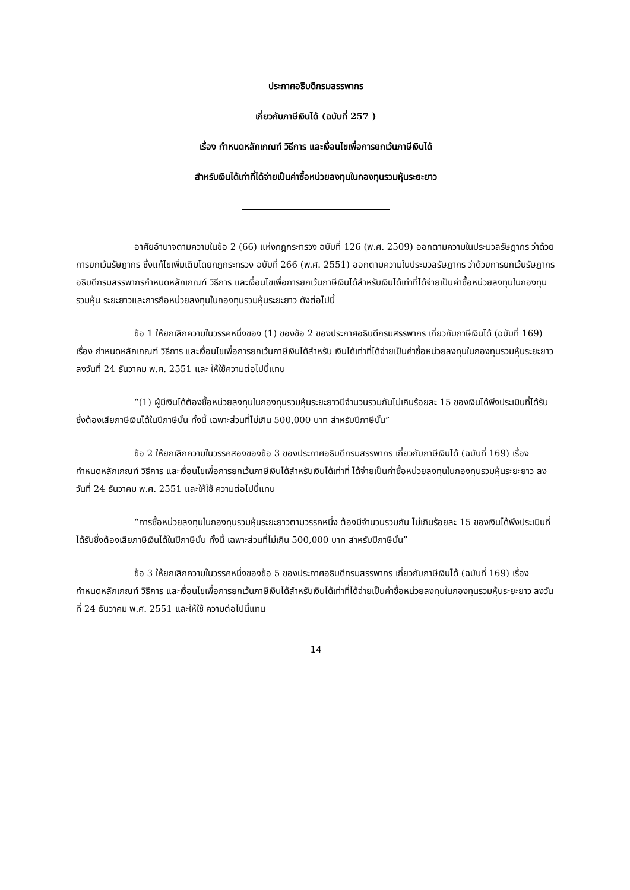ประกาศอธิบดีกรมสรรพากร
เกี่ยวกับภาษีเงินได้ (ฉบับที่ 257 )
เรื่อง กำหนดหลักเกณฑ์ วิธีการ และเงื่อนไขเพื่อการยกเว้นภาษีเงินได้
สำหรับเงินได้เท่าที่ได้จ่ายเป็นค่าซื้อหน่วยลงทุนในกองทุนรวมหุ้นระยะยาว
อาศัยอำนาจตามความในข้อ 2 (66) แห่งกฎกระทรวง ฉบับที่ 126 (พ.ศ. 2509) ออกตามความในประมวลรัษฎากร ว่าด้วยการยกเว้นรัษฎากร ซึ่งแก้ไขเพิ่มเติมโดยกฎกระทรวง ฉบับที่ 266 (พ.ศ. 2551) ออกตามความในประมวลรัษฎากร ว่าด้วยการยกเว้นรัษฎากร อธิบดีกรมสรรพากรกำหนดหลักเกณฑ์ วิธีการ และเงื่อนไขเพื่อการยกเว้นภาษีเงินได้สำหรับเงินได้เท่าที่ได้จ่ายเป็นค่าซื้อหน่วยลงทุนในกองทุนรวมหุ้น ระยะยาวและการถือหน่วยลงทุนในกองทุนรวมหุ้นระยะยาว ดังต่อไปนี้
ข้อ 1 ให้ยกเลิกความในวรรคหนึ่งของ (1) ของข้อ 2 ของประกาศอธิบดีกรมสรรพากร เกี่ยวกับภาษีเงินได้ (ฉบับที่ 169) เรื่อง กำหนดหลักเกณฑ์ วิธีการ และเงื่อนไขเพื่อการยกเว้นภาษีเงินได้สำหรับ เงินได้เท่าที่ได้จ่ายเป็นค่าซื้อหน่วยลงทุนในกองทุนรวมหุ้นระยะยาว ลงวันที่ 24 ธันวาคม พ.ศ. 2551 และ ให้ใช้ความต่อไปนี้แทน
“(1) ผู้มีเงินได้ต้องซื้อหน่วยลงทุนในกองทุนรวมหุ้นระยะยาวมีจำนวนรวมกันไม่เกินร้อยละ 15 ของเงินได้พึงประเมินที่ได้รับซึ่งต้องเสียภาษีเงินได้ในปีภาษีนั้น ทั้งนี้ เฉพาะส่วนที่ไม่เกิน 500,000 บาท สำหรับปีภาษีนั้น”
ข้อ 2 ให้ยกเลิกความในวรรคสองของข้อ 3 ของประกาศอธิบดีกรมสรรพากร เกี่ยวกับภาษีเงินได้ (ฉบับที่ 169) เรื่อง กำหนดหลักเกณฑ์ วิธีการ และเงื่อนไขเพื่อการยกเว้นภาษีเงินได้สำหรับเงินได้เท่าที่ ได้จ่ายเป็นค่าซื้อหน่วยลงทุนในกองทุนรวมหุ้นระยะยาว ลงวันที่ 24 ธันวาคม พ.ศ. 2551 และให้ใช้ ความต่อไปนี้แทน
“การซื้อหน่วยลงทุนในกองทุนรวมหุ้นระยะยาวตามวรรคหนึ่ง ต้องมีจำนวนรวมกัน ไม่เกินร้อยละ 15 ของเงินได้พึงประเมินที่ได้รับซึ่งต้องเสียภาษีเงินได้ในปีภาษีนั้น ทั้งนี้ เฉพาะส่วนที่ไม่เกิน 500,000 บาท สำหรับปีภาษีนั้น”
ข้อ 3 ให้ยกเลิกความในวรรคหนึ่งของข้อ 5 ของประกาศอธิบดีกรมสรรพากร เกี่ยวกับภาษีเงินได้ (ฉบับที่ 169) เรื่อง กำหนดหลักเกณฑ์ วิธีการ และเงื่อนไขเพื่อการยกเว้นภาษีเงินได้สำหรับเงินได้เท่าที่ได้จ่ายเป็นค่าซื้อหน่วยลงทุนในกองทุนรวมหุ้นระยะยาว ลงวันที่ 24 ธันวาคม พ.ศ. 2551 และให้ใช้ ความต่อไปนี้แทน
14